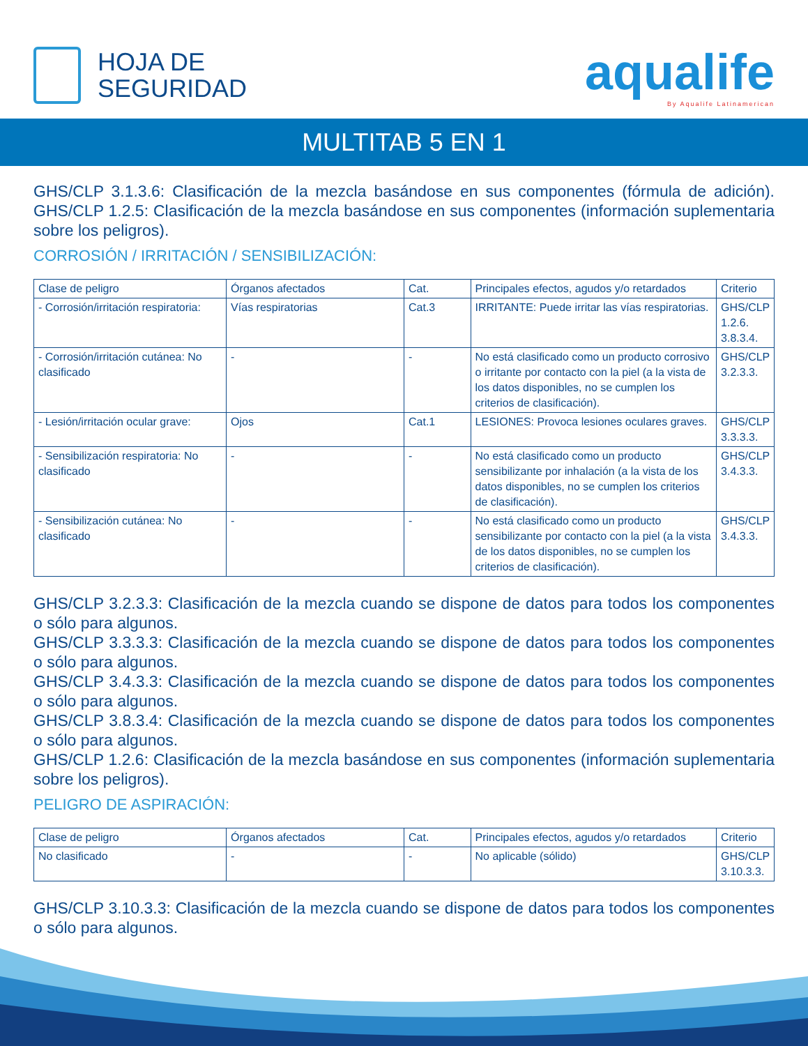HOJA DE
SEGURIDAD
aqualife
By Aqualife Latinamerican
MULTITAB 5 EN 1
GHS/CLP 3.1.3.6: Clasificación de la mezcla basándose en sus componentes (fórmula de adición). GHS/CLP 1.2.5: Clasificación de la mezcla basándose en sus componentes (información suplementaria sobre los peligros).
CORROSIÓN / IRRITACIÓN / SENSIBILIZACIÓN:
| Clase de peligro | Órganos afectados | Cat. | Principales efectos, agudos y/o retardados | Criterio |
| --- | --- | --- | --- | --- |
| - Corrosión/irritación respiratoria: | Vías respiratorias | Cat.3 | IRRITANTE: Puede irritar las vías respiratorias. | GHS/CLP 1.2.6. 3.8.3.4. |
| - Corrosión/irritación cutánea: No clasificado | - | - | No está clasificado como un producto corrosivo o irritante por contacto con la piel (a la vista de los datos disponibles, no se cumplen los criterios de clasificación). | GHS/CLP 3.2.3.3. |
| - Lesión/irritación ocular grave: | Ojos | Cat.1 | LESIONES: Provoca lesiones oculares graves. | GHS/CLP 3.3.3.3. |
| - Sensibilización respiratoria: No clasificado | - | - | No está clasificado como un producto sensibilizante por inhalación (a la vista de los datos disponibles, no se cumplen los criterios de clasificación). | GHS/CLP 3.4.3.3. |
| - Sensibilización cutánea: No clasificado | - | - | No está clasificado como un producto sensibilizante por contacto con la piel (a la vista de los datos disponibles, no se cumplen los criterios de clasificación). | GHS/CLP 3.4.3.3. |
GHS/CLP 3.2.3.3: Clasificación de la mezcla cuando se dispone de datos para todos los componentes o sólo para algunos.
GHS/CLP 3.3.3.3: Clasificación de la mezcla cuando se dispone de datos para todos los componentes o sólo para algunos.
GHS/CLP 3.4.3.3: Clasificación de la mezcla cuando se dispone de datos para todos los componentes o sólo para algunos.
GHS/CLP 3.8.3.4: Clasificación de la mezcla cuando se dispone de datos para todos los componentes o sólo para algunos.
GHS/CLP 1.2.6: Clasificación de la mezcla basándose en sus componentes (información suplementaria sobre los peligros).
PELIGRO DE ASPIRACIÓN:
| Clase de peligro | Órganos afectados | Cat. | Principales efectos, agudos y/o retardados | Criterio |
| --- | --- | --- | --- | --- |
| No clasificado | - | - | No aplicable (sólido) | GHS/CLP 3.10.3.3. |
GHS/CLP 3.10.3.3: Clasificación de la mezcla cuando se dispone de datos para todos los componentes o sólo para algunos.